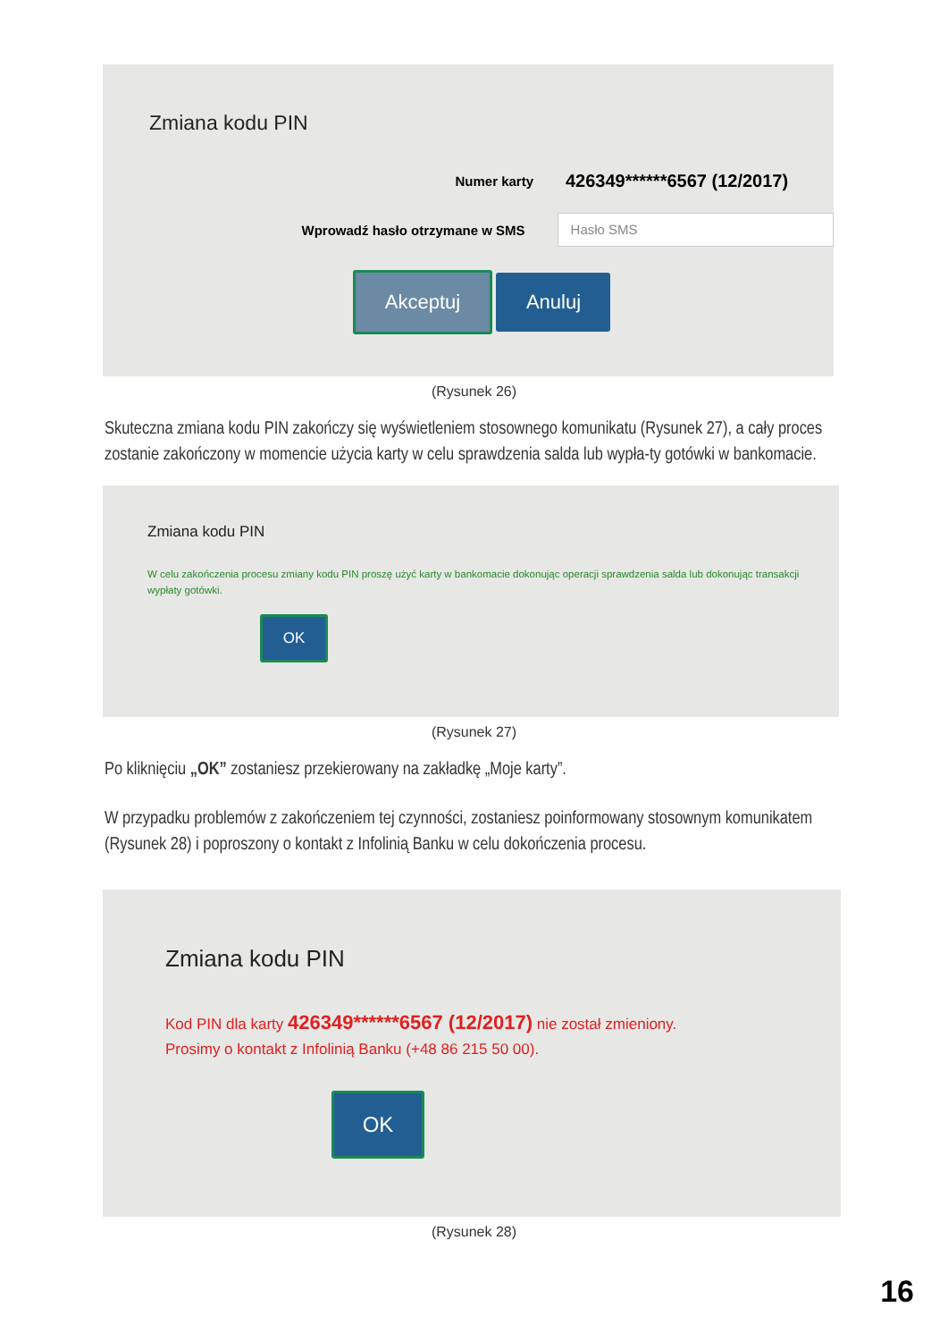Zmiana kodu PIN
Numer karty
426349******6567 (12/2017)
Wprowadź hasło otrzymane w SMS
Hasło SMS
Akceptuj Anuluj
(Rysunek 26)
Skuteczna zmiana kodu PIN zakończy się wyświetleniem stosownego komunikatu (Rysunek 27), a cały proces zostanie zakończony w momencie użycia karty w celu sprawdzenia salda lub wypła-ty gotówki w bankomacie.
Zmiana kodu PIN
W celu zakończenia procesu zmiany kodu PIN proszę użyć karty w bankomacie dokonując operacji sprawdzenia salda lub dokonując transakcji wypłaty gotówki.
OK
(Rysunek 27)
Po kliknięciu „OK” zostaniesz przekierowany na zakładkę „Moje karty”.
W przypadku problemów z zakończeniem tej czynności, zostaniesz poinformowany stosownym komunikatem (Rysunek 28) i poproszony o kontakt z Infolinią Banku w celu dokończenia procesu.
Zmiana kodu PIN
Kod PIN dla karty 426349******6567 (12/2017) nie został zmieniony.
Prosimy o kontakt z Infolinią Banku (+48 86 215 50 00).
OK
(Rysunek 28)
16